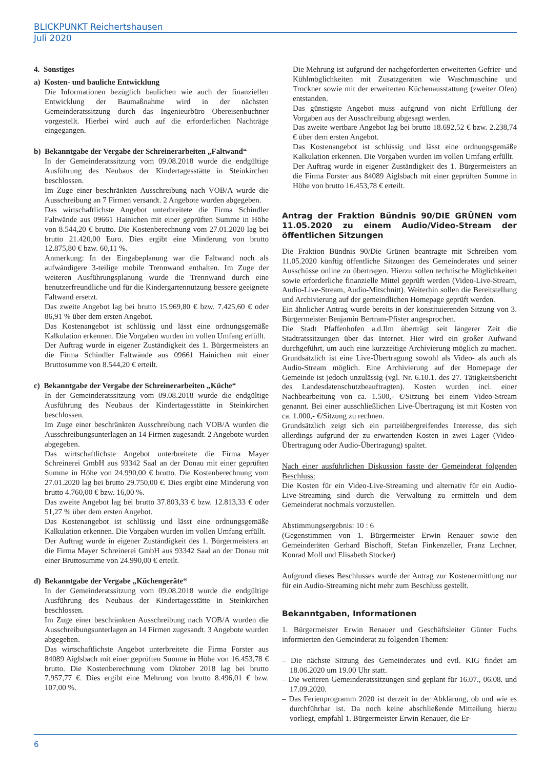BLICKPUNKT Reichertshausen
Juli 2020
4. Sonstiges
a) Kosten- und bauliche Entwicklung
Die Informationen bezüglich baulichen wie auch der finanziellen Entwicklung der Baumaßnahme wird in der nächsten Gemeinderatssitzung durch das Ingenieurbüro Obereisenbuchner vorgestellt. Hierbei wird auch auf die erforderlichen Nachträge eingegangen.
b) Bekanntgabe der Vergabe der Schreinerarbeiten „Faltwand“
In der Gemeinderatssitzung vom 09.08.2018 wurde die endgültige Ausführung des Neubaus der Kindertagesstätte in Steinkirchen beschlossen.
Im Zuge einer beschränkten Ausschreibung nach VOB/A wurde die Ausschreibung an 7 Firmen versandt. 2 Angebote wurden abgegeben.
Das wirtschaftlichste Angebot unterbreitete die Firma Schindler Faltwände aus 09661 Hainichen mit einer geprüften Summe in Höhe von 8.544,20 € brutto. Die Kostenberechnung vom 27.01.2020 lag bei brutto 21.420,00 Euro. Dies ergibt eine Minderung von brutto 12.875,80 € bzw. 60,11 %.
Anmerkung: In der Eingabeplanung war die Faltwand noch als aufwändigere 3-teilige mobile Trennwand enthalten. Im Zuge der weiteren Ausführungsplanung wurde die Trennwand durch eine benutzerfreundliche und für die Kindergartennutzung bessere geeignete Faltwand ersetzt.
Das zweite Angebot lag bei brutto 15.969,80 € bzw. 7.425,60 € oder 86,91 % über dem ersten Angebot.
Das Kostenangebot ist schlüssig und lässt eine ordnungsgemäße Kalkulation erkennen. Die Vorgaben wurden im vollen Umfang erfüllt.
Der Auftrag wurde in eigener Zuständigkeit des 1. Bürgermeisters an die Firma Schindler Faltwände aus 09661 Hainichen mit einer Bruttosumme von 8.544,20 € erteilt.
c) Bekanntgabe der Vergabe der Schreinerarbeiten „Küche“
In der Gemeinderatssitzung vom 09.08.2018 wurde die endgültige Ausführung des Neubaus der Kindertagesstätte in Steinkirchen beschlossen.
Im Zuge einer beschränkten Ausschreibung nach VOB/A wurden die Ausschreibungsunterlagen an 14 Firmen zugesandt. 2 Angebote wurden abgegeben.
Das wirtschaftlichste Angebot unterbreitete die Firma Mayer Schreinerei GmbH aus 93342 Saal an der Donau mit einer geprüften Summe in Höhe von 24.990,00 € brutto. Die Kostenberechnung vom 27.01.2020 lag bei brutto 29.750,00 €. Dies ergibt eine Minderung von brutto 4.760,00 € bzw. 16,00 %.
Das zweite Angebot lag bei brutto 37.803,33 € bzw. 12.813,33 € oder 51,27 % über dem ersten Angebot.
Das Kostenangebot ist schlüssig und lässt eine ordnungsgemäße Kalkulation erkennen. Die Vorgaben wurden im vollen Umfang erfüllt.
Der Auftrag wurde in eigener Zuständigkeit des 1. Bürgermeisters an die Firma Mayer Schreinerei GmbH aus 93342 Saal an der Donau mit einer Bruttosumme von 24.990,00 € erteilt.
d) Bekanntgabe der Vergabe „Küchengeräte“
In der Gemeinderatssitzung vom 09.08.2018 wurde die endgültige Ausführung des Neubaus der Kindertagesstätte in Steinkirchen beschlossen.
Im Zuge einer beschränkten Ausschreibung nach VOB/A wurden die Ausschreibungsunterlagen an 14 Firmen zugesandt. 3 Angebote wurden abgegeben.
Das wirtschaftlichste Angebot unterbreitete die Firma Forster aus 84089 Aiglsbach mit einer geprüften Summe in Höhe von 16.453,78 € brutto. Die Kostenberechnung vom Oktober 2018 lag bei brutto 7.957,77 €. Dies ergibt eine Mehrung von brutto 8.496,01 € bzw. 107,00 %.
Die Mehrung ist aufgrund der nachgeforderten erweiterten Gefrier- und Kühlmöglichkeiten mit Zusatzgeräten wie Waschmaschine und Trockner sowie mit der erweiterten Küchenausstattung (zweiter Ofen) entstanden.
Das günstigste Angebot muss aufgrund von nicht Erfüllung der Vorgaben aus der Ausschreibung abgesagt werden.
Das zweite wertbare Angebot lag bei brutto 18.692,52 € bzw. 2.238,74 € über dem ersten Angebot.
Das Kostenangebot ist schlüssig und lässt eine ordnungsgemäße Kalkulation erkennen. Die Vorgaben wurden im vollen Umfang erfüllt.
Der Auftrag wurde in eigener Zuständigkeit des 1. Bürgermeisters an die Firma Forster aus 84089 Aiglsbach mit einer geprüften Summe in Höhe von brutto 16.453,78 € erteilt.
Antrag der Fraktion Bündnis 90/DIE GRÜNEN vom 11.05.2020 zu einem Audio/Video-Stream der öffentlichen Sitzungen
Die Fraktion Bündnis 90/Die Grünen beantragte mit Schreiben vom 11.05.2020 künftig öffentliche Sitzungen des Gemeinderates und seiner Ausschüsse online zu übertragen. Hierzu sollen technische Möglichkeiten sowie erforderliche finanzielle Mittel geprüft werden (Video-Live-Stream, Audio-Live-Stream, Audio-Mitschnitt). Weiterhin sollen die Bereitstellung und Archivierung auf der gemeindlichen Homepage geprüft werden.
Ein ähnlicher Antrag wurde bereits in der konstituierenden Sitzung von 3. Bürgermeister Benjamin Bertram-Pfister angesprochen.
Die Stadt Pfaffenhofen a.d.Ilm überträgt seit längerer Zeit die Stadtratssitzungen über das Internet. Hier wird ein großer Aufwand durchgeführt, um auch eine kurzzeitige Archivierung möglich zu machen. Grundsätzlich ist eine Live-Übertragung sowohl als Video- als auch als Audio-Stream möglich. Eine Archivierung auf der Homepage der Gemeinde ist jedoch unzulässig (vgl. Nr. 6.10.1. des 27. Tätigkeitsbericht des Landesdatenschutzbeauftragten). Kosten wurden incl. einer Nachbearbeitung von ca. 1.500,- €/Sitzung bei einem Video-Stream genannt. Bei einer ausschließlichen Live-Übertragung ist mit Kosten von ca. 1.000,- €/Sitzung zu rechnen.
Grundsätzlich zeigt sich ein parteiübergreifendes Interesse, das sich allerdings aufgrund der zu erwartenden Kosten in zwei Lager (Video-Übertragung oder Audio-Übertragung) spaltet.
Nach einer ausführlichen Diskussion fasste der Gemeinderat folgenden Beschluss:
Die Kosten für ein Video-Live-Streaming und alternativ für ein Audio-Live-Streaming sind durch die Verwaltung zu ermitteln und dem Gemeinderat nochmals vorzustellen.
Abstimmungsergebnis: 10 : 6
(Gegenstimmen von 1. Bürgermeister Erwin Renauer sowie den Gemeinderäten Gerhard Bischoff, Stefan Finkenzeller, Franz Lechner, Konrad Moll und Elisabeth Stocker)
Aufgrund dieses Beschlusses wurde der Antrag zur Kostenermittlung nur für ein Audio-Streaming nicht mehr zum Beschluss gestellt.
Bekanntgaben, Informationen
1. Bürgermeister Erwin Renauer und Geschäftsleiter Günter Fuchs informierten den Gemeinderat zu folgenden Themen:
– Die nächste Sitzung des Gemeinderates und evtl. KIG findet am 18.06.2020 um 19.00 Uhr statt.
– Die weiteren Gemeinderatssitzungen sind geplant für 16.07., 06.08. und 17.09.2020.
– Das Ferienprogramm 2020 ist derzeit in der Abklärung, ob und wie es durchführbar ist. Da noch keine abschließende Mitteilung hierzu vorliegt, empfahl 1. Bürgermeister Erwin Renauer, die Er-
6